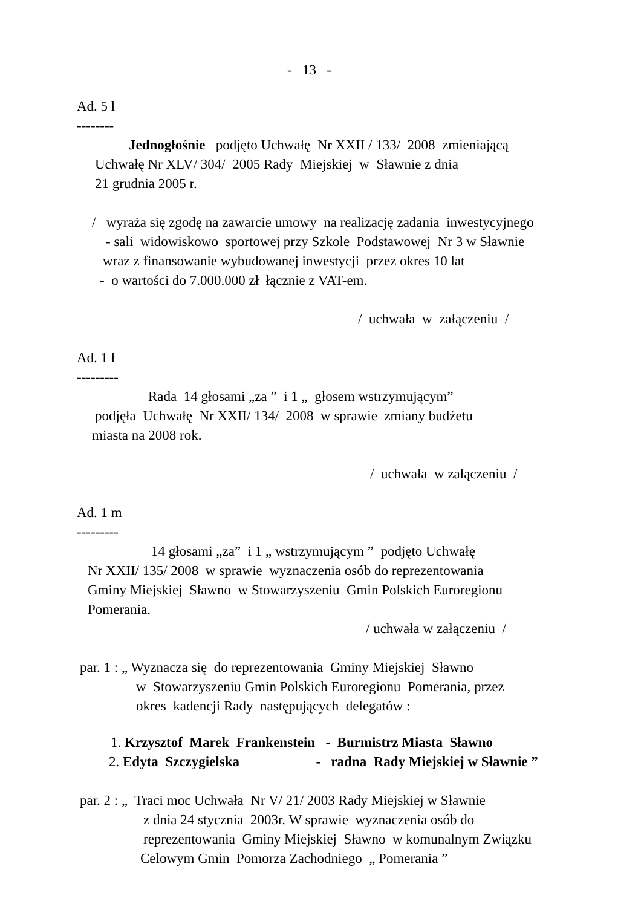- 13 -
Ad. 5 l
--------
Jednogłośnie podjęto Uchwałę Nr XXII / 133/ 2008 zmieniającą
Uchwałę Nr XLV/ 304/ 2005 Rady Miejskiej w Sławnie z dnia
21 grudnia 2005 r.
/ wyraża się zgodę na zawarcie umowy na realizację zadania inwestycyjnego
- sali widowiskowo sportowej przy Szkole Podstawowej Nr 3 w Sławnie
wraz z finansowanie wybudowanej inwestycji przez okres 10 lat
- o wartości do 7.000.000 zł łącznie z VAT-em.
/ uchwała w załączeniu /
Ad. 1 ł
---------
Rada 14 głosami „za ” i 1 „ głosem wstrzymującym”
podjęła Uchwałę Nr XXII/ 134/ 2008 w sprawie zmiany budżetu
miasta na 2008 rok.
/ uchwała w załączeniu /
Ad. 1 m
---------
14 głosami „za” i 1 „ wstrzymującym ” podjęto Uchwałę
Nr XXII/ 135/ 2008 w sprawie wyznaczenia osób do reprezentowania
Gminy Miejskiej Sławno w Stowarzyszeniu Gmin Polskich Euroregionu
Pomerania.
/ uchwała w załączeniu /
par. 1 : „ Wyznacza się do reprezentowania Gminy Miejskiej Sławno
w Stowarzyszeniu Gmin Polskich Euroregionu Pomerania, przez
okres kadencji Rady następujących delegatów :
1. Krzysztof Marek Frankenstein - Burmistrz Miasta Sławno
2. Edyta Szczygielska - radna Rady Miejskiej w Sławnie ”
par. 2 : „ Traci moc Uchwała Nr V/ 21/ 2003 Rady Miejskiej w Sławnie
z dnia 24 stycznia 2003r. W sprawie wyznaczenia osób do
reprezentowania Gminy Miejskiej Sławno w komunalnym Związku
Celowym Gmin Pomorza Zachodniego „ Pomerania ”